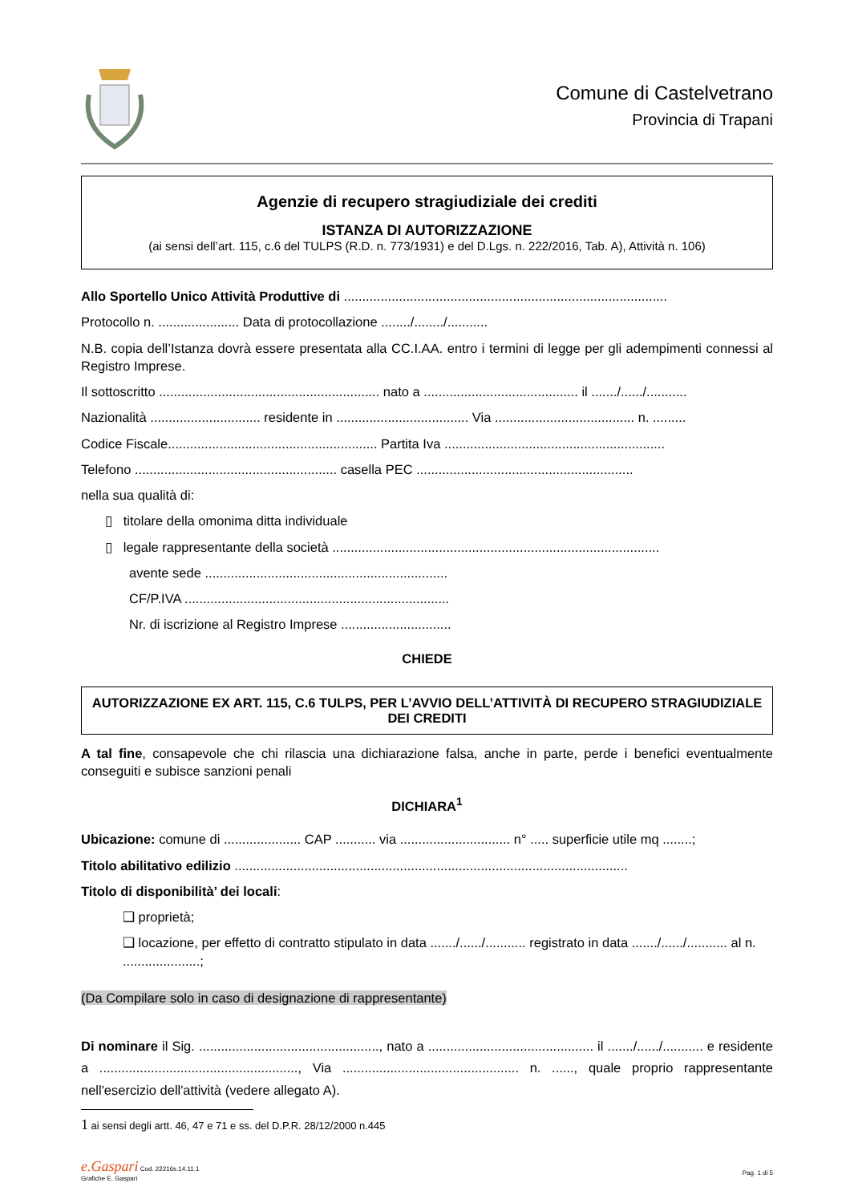Comune di Castelvetrano
Provincia di Trapani
Agenzie di recupero stragiudiziale dei crediti
ISTANZA DI AUTORIZZAZIONE
(ai sensi dell’art. 115, c.6 del TULPS (R.D. n. 773/1931) e del D.Lgs. n. 222/2016, Tab. A), Attività n. 106)
Allo Sportello Unico Attività Produttive di ........................................................................................
Protocollo n. ...................... Data di protocollazione ......../......../...........
N.B. copia dell’Istanza dovrà essere presentata alla CC.I.AA. entro i termini di legge per gli adempimenti connessi al Registro Imprese.
Il sottoscritto ............................................................ nato a .......................................... il ......./....../...........
Nazionalità .............................. residente in .................................... Via ...................................... n. .........
Codice Fiscale......................................................... Partita Iva ............................................................
Telefono ....................................................... casella PEC ...........................................................
nella sua qualità di:
▯ titolare della omonima ditta individuale
▯ legale rappresentante della società .........................................................................................
avente sede ..................................................................
CF/P.IVA ........................................................................
Nr. di iscrizione al Registro Imprese ..............................
CHIEDE
AUTORIZZAZIONE EX ART. 115, C.6 TULPS, PER L’AVVIO DELL’ATTIVITÀ DI RECUPERO STRAGIUDIZIALE DEI CREDITI
A tal fine, consapevole che chi rilascia una dichiarazione falsa, anche in parte, perde i benefici eventualmente conseguiti e subisce sanzioni penali
DICHIARA<sup>1</sup>
Ubicazione: comune di ..................... CAP ........... via .............................. n° ..... superficie utile mq ........;
Titolo abilitativo edilizio ...........................................................................................................
Titolo di disponibilità’ dei locali:
❑ proprietà;
❑ locazione, per effetto di contratto stipulato in data ......./....../........... registrato in data ......./....../........... al n. .....................;
(Da Compilare solo in caso di designazione di rappresentante)
Di nominare il Sig. ................................................., nato a ............................................. il ......./....../........... e residente a ......................................................, Via ................................................ n. ......, quale proprio rappresentante nell'esercizio dell'attività (vedere allegato A).
1 ai sensi degli artt. 46, 47 e 71 e ss. del D.P.R. 28/12/2000 n.445
e.Gaspari Cod. 22216s.14.11.1
Grafiche E. Gaspari
Pag. 1 di 5